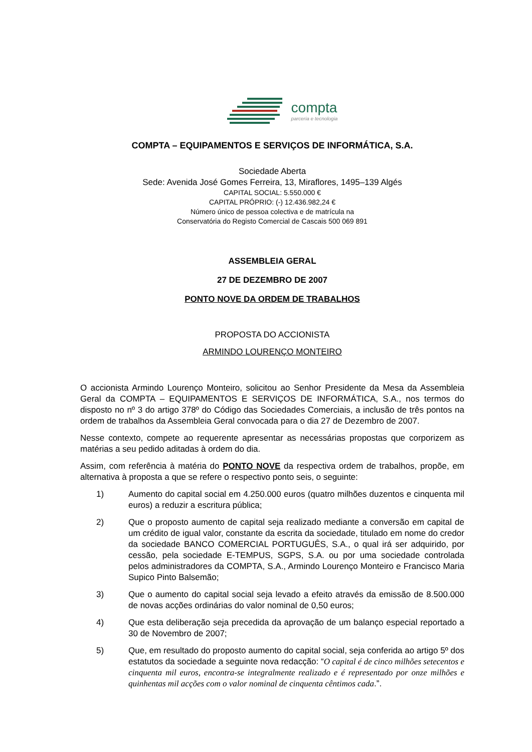compta
parceria e tecnologia
COMPTA – EQUIPAMENTOS E SERVIÇOS DE INFORMÁTICA, S.A.
Sociedade Aberta
Sede: Avenida José Gomes Ferreira, 13, Miraflores, 1495–139 Algés
CAPITAL SOCIAL: 5.550.000 €
CAPITAL PRÓPRIO: (-) 12.436.982,24 €
Número único de pessoa colectiva e de matrícula na
Conservatória do Registo Comercial de Cascais 500 069 891
ASSEMBLEIA GERAL
27 DE DEZEMBRO DE 2007
PONTO NOVE DA ORDEM DE TRABALHOS
PROPOSTA DO ACCIONISTA
ARMINDO LOURENÇO MONTEIRO
O accionista Armindo Lourenço Monteiro, solicitou ao Senhor Presidente da Mesa da Assembleia Geral da COMPTA – EQUIPAMENTOS E SERVIÇOS DE INFORMÁTICA, S.A., nos termos do disposto no nº 3 do artigo 378º do Código das Sociedades Comerciais, a inclusão de três pontos na ordem de trabalhos da Assembleia Geral convocada para o dia 27 de Dezembro de 2007.
Nesse contexto, compete ao requerente apresentar as necessárias propostas que corporizem as matérias a seu pedido aditadas à ordem do dia.
Assim, com referência à matéria do PONTO NOVE da respectiva ordem de trabalhos, propõe, em alternativa à proposta a que se refere o respectivo ponto seis, o seguinte:
1) Aumento do capital social em 4.250.000 euros (quatro milhões duzentos e cinquenta mil euros) a reduzir a escritura pública;
2) Que o proposto aumento de capital seja realizado mediante a conversão em capital de um crédito de igual valor, constante da escrita da sociedade, titulado em nome do credor da sociedade BANCO COMERCIAL PORTUGUÊS, S.A., o qual irá ser adquirido, por cessão, pela sociedade E-TEMPUS, SGPS, S.A. ou por uma sociedade controlada pelos administradores da COMPTA, S.A., Armindo Lourenço Monteiro e Francisco Maria Supico Pinto Balsemão;
3) Que o aumento do capital social seja levado a efeito através da emissão de 8.500.000 de novas acções ordinárias do valor nominal de 0,50 euros;
4) Que esta deliberação seja precedida da aprovação de um balanço especial reportado a 30 de Novembro de 2007;
5) Que, em resultado do proposto aumento do capital social, seja conferida ao artigo 5º dos estatutos da sociedade a seguinte nova redacção: “O capital é de cinco milhões setecentos e cinquenta mil euros, encontra-se integralmente realizado e é representado por onze milhões e quinhentas mil acções com o valor nominal de cinquenta cêntimos cada.”.